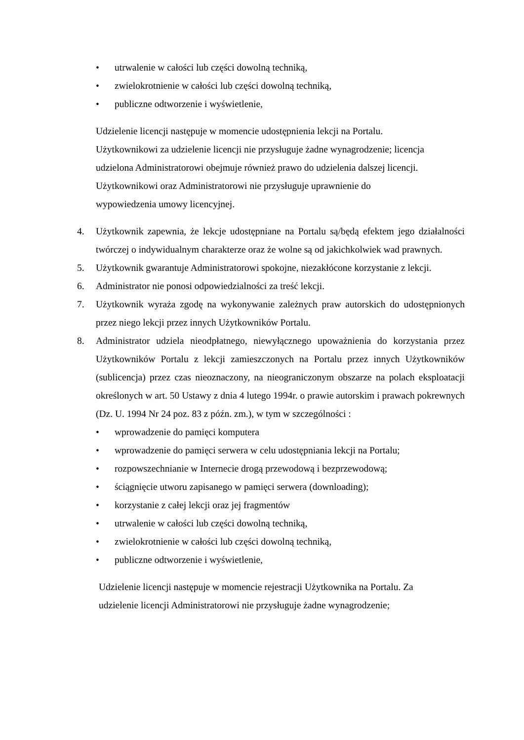• utrwalenie w całości lub części dowolną techniką,
• zwielokrotnienie w całości lub części dowolną techniką,
• publiczne odtworzenie i wyświetlenie,
Udzielenie licencji następuje w momencie udostępnienia lekcji na Portalu.
Użytkownikowi za udzielenie licencji nie przysługuje żadne wynagrodzenie; licencja
udzielona Administratorowi obejmuje również prawo do udzielenia dalszej licencji.
Użytkownikowi oraz Administratorowi nie przysługuje uprawnienie do
wypowiedzenia umowy licencyjnej.
4. Użytkownik zapewnia, że lekcje udostępniane na Portalu są/będą efektem jego działalności twórczej o indywidualnym charakterze oraz że wolne są od jakichkolwiek wad prawnych.
5. Użytkownik gwarantuje Administratorowi spokojne, niezakłócone korzystanie z lekcji.
6. Administrator nie ponosi odpowiedzialności za treść lekcji.
7. Użytkownik wyraża zgodę na wykonywanie zależnych praw autorskich do udostępnionych przez niego lekcji przez innych Użytkowników Portalu.
8. Administrator udziela nieodpłatnego, niewyłącznego upoważnienia do korzystania przez Użytkowników Portalu z lekcji zamieszczonych na Portalu przez innych Użytkowników (sublicencja) przez czas nieoznaczony, na nieograniczonym obszarze na polach eksploatacji określonych w art. 50 Ustawy z dnia 4 lutego 1994r. o prawie autorskim i prawach pokrewnych (Dz. U. 1994 Nr 24 poz. 83 z późn. zm.), w tym w szczególności :
• wprowadzenie do pamięci komputera
• wprowadzenie do pamięci serwera w celu udostępniania lekcji na Portalu;
• rozpowszechnianie w Internecie drogą przewodową i bezprzewodową;
• ściągnięcie utworu zapisanego w pamięci serwera (downloading);
• korzystanie z całej lekcji oraz jej fragmentów
• utrwalenie w całości lub części dowolną techniką,
• zwielokrotnienie w całości lub części dowolną techniką,
• publiczne odtworzenie i wyświetlenie,
Udzielenie licencji następuje w momencie rejestracji Użytkownika na Portalu. Za
udzielenie licencji Administratorowi nie przysługuje żadne wynagrodzenie;